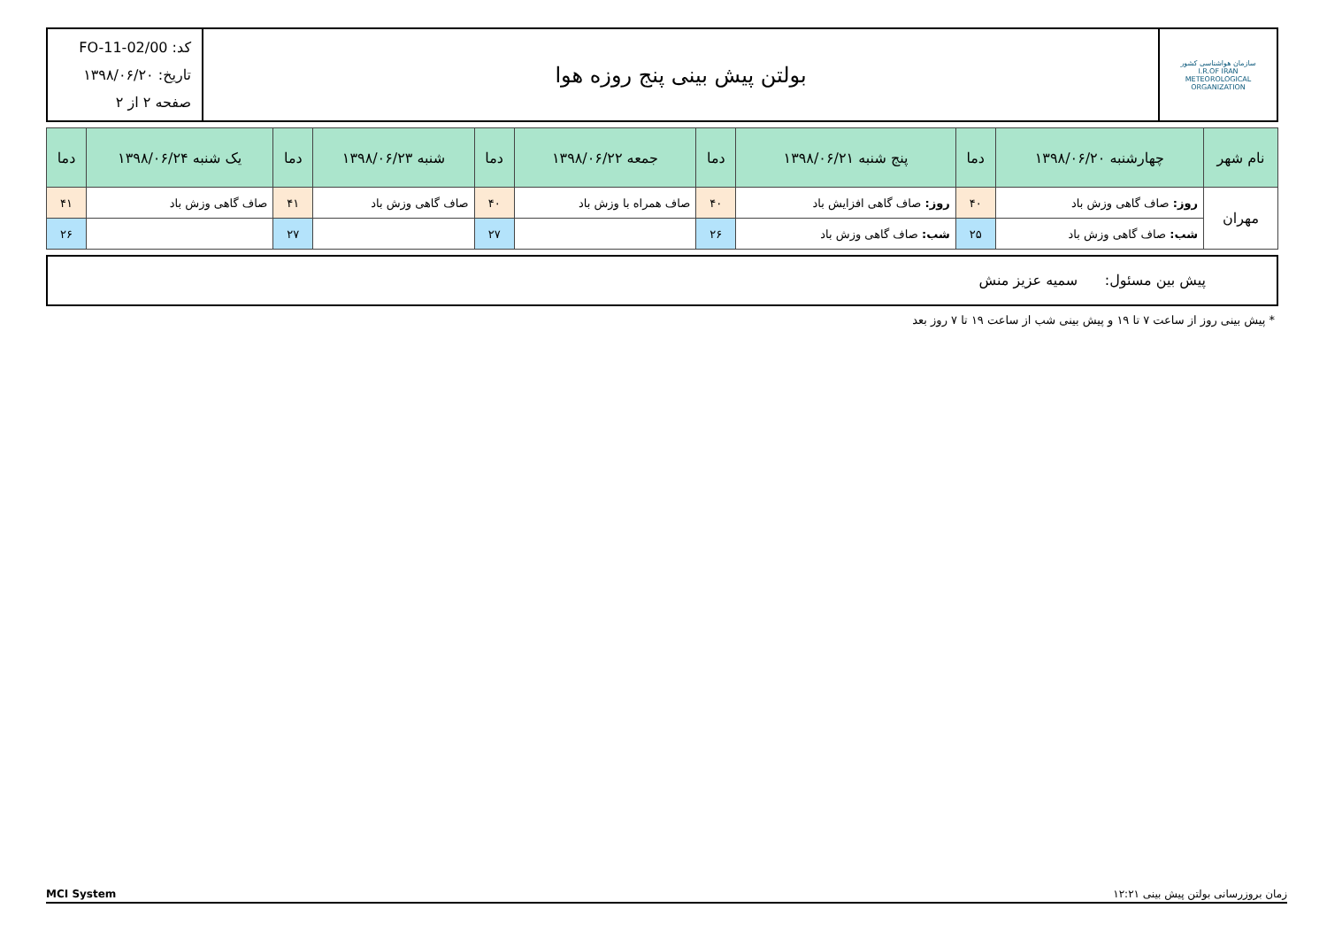| سازمان هواشناسی کشور I.R.OF IRAN METEOROLOGICAL ORGANIZATION | بولتن پیش بینی پنج روزه هوا | کد: FO-11-02/00 تاریخ: ۱۳۹۸/۰۶/۲۰ صفحه ۲ از ۲ |
| نام شهر | چهارشنبه ۱۳۹۸/۰۶/۲۰ | دما | پنج شنبه ۱۳۹۸/۰۶/۲۱ | دما | جمعه ۱۳۹۸/۰۶/۲۲ | دما | شنبه ۱۳۹۸/۰۶/۲۳ | دما | یک شنبه ۱۳۹۸/۰۶/۲۴ | دما |
| --- | --- | --- | --- | --- | --- | --- | --- | --- | --- | --- |
| مهران | روز: صاف گاهی وزش باد | ۴۰ | روز: صاف گاهی افزایش باد | ۴۰ | صاف همراه با وزش باد | ۴۰ | صاف گاهی وزش باد | ۴۱ | صاف گاهی وزش باد | ۴۱ |
| | شب: صاف گاهی وزش باد | ۲۵ | شب: صاف گاهی وزش باد | ۲۶ | | ۲۷ | | ۲۷ | | ۲۶ |
پیش بین مسئول: سمیه عزیز منش
* پیش بینی روز از ساعت ۷ تا ۱۹ و پیش بینی شب از ساعت ۱۹ تا ۷ روز بعد
MCI System زمان بروزرسانی بولتن پیش بینی ۱۲:۲۱